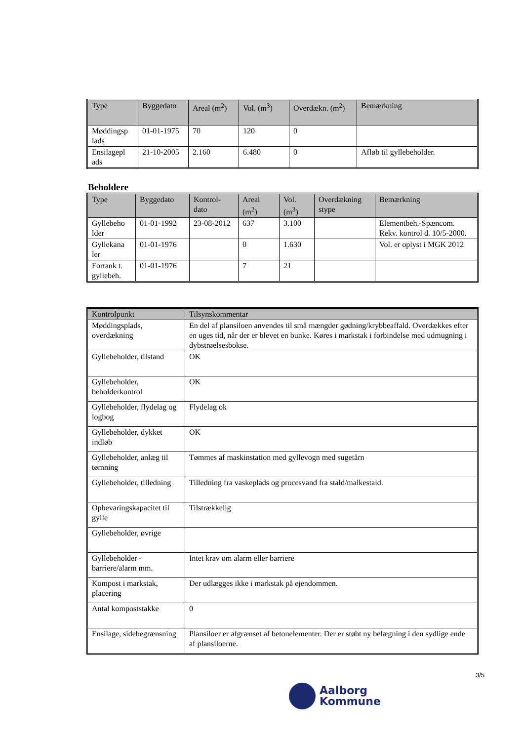| Type | Byggedato | Areal (m<sup>2</sup>) | Vol. (m<sup>3</sup>) | Overdækn. (m<sup>2</sup>) | Bemærkning |
| --- | --- | --- | --- | --- | --- |
| Møddingsp lads | 01-01-1975 | 70 | 120 | 0 | |
| Ensilagepl ads | 21-10-2005 | 2.160 | 6.480 | 0 | Afløb til gyllebeholder. |
Beholdere
| Type | Byggedato | Kontrol-dato | Areal (m<sup>2</sup>) | Vol. (m<sup>3</sup>) | Overdækning stype | Bemærkning |
| --- | --- | --- | --- | --- | --- | --- |
| Gyllebeho lder | 01-01-1992 | 23-08-2012 | 637 | 3.100 | | Elementbeh.-Spæncom. Rekv. kontrol d. 10/5-2000. |
| Gyllekana ler | 01-01-1976 | | 0 | 1.630 | | Vol. er oplyst i MGK 2012 |
| Fortank t. gyllebeh. | 01-01-1976 | | 7 | 21 | | |
| Kontrolpunkt | Tilsynskommentar |
| --- | --- |
| Møddingsplads, overdækning | En del af plansiloen anvendes til små mængder gødning/krybbeaffald. Overdækkes efter en uges tid, når der er blevet en bunke. Køres i markstak i forbindelse med udmugning i dybstrøelsesbokse. |
| Gyllebeholder, tilstand | OK |
| Gyllebeholder, beholderkontrol | OK |
| Gyllebeholder, flydelag og logbog | Flydelag ok |
| Gyllebeholder, dykket indløb | OK |
| Gyllebeholder, anlæg til tømning | Tømmes af maskinstation med gyllevogn med sugetårn |
| Gyllebeholder, tilledning | Tilledning fra vaskeplads og procesvand fra stald/malkestald. |
| Opbevaringskapacitet til gylle | Tilstrækkelig |
| Gyllebeholder, øvrige | |
| Gyllebeholder - barriere/alarm mm. | Intet krav om alarm eller barriere |
| Kompost i markstak, placering | Der udlægges ikke i markstak på ejendommen. |
| Antal kompoststakke | 0 |
| Ensilage, sidebegrænsning | Plansiloer er afgrænset af betonelementer. Der er støbt ny belægning i den sydlige ende af plansiloerne. |
3/5
Aalborg
Kommune